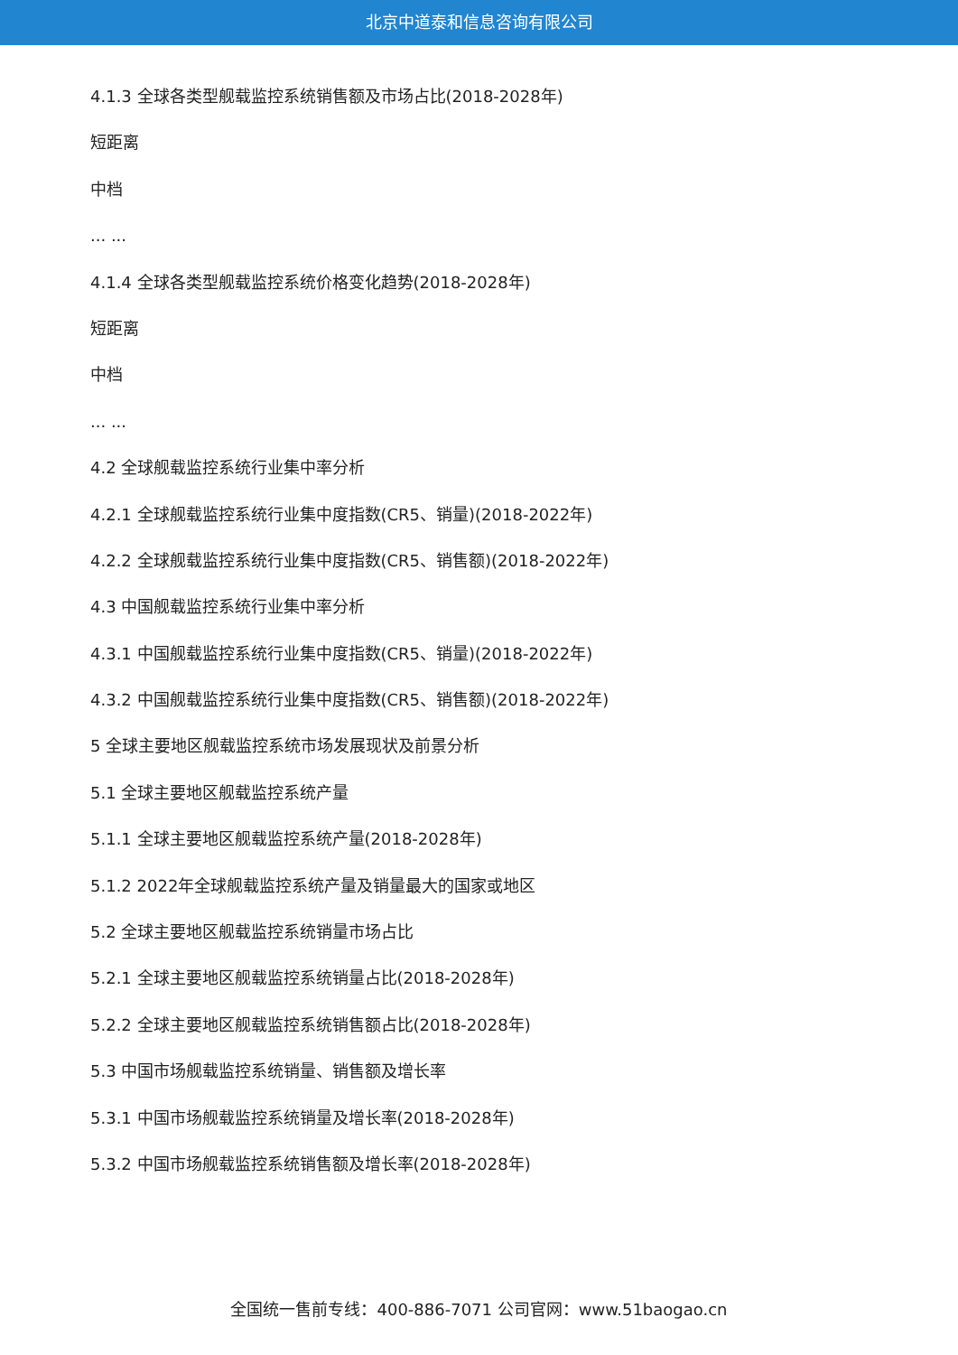北京中道泰和信息咨询有限公司
4.1.3 全球各类型舰载监控系统销售额及市场占比(2018-2028年)
短距离
中档
... ...
4.1.4 全球各类型舰载监控系统价格变化趋势(2018-2028年)
短距离
中档
... ...
4.2 全球舰载监控系统行业集中率分析
4.2.1 全球舰载监控系统行业集中度指数(CR5、销量)(2018-2022年)
4.2.2 全球舰载监控系统行业集中度指数(CR5、销售额)(2018-2022年)
4.3 中国舰载监控系统行业集中率分析
4.3.1 中国舰载监控系统行业集中度指数(CR5、销量)(2018-2022年)
4.3.2 中国舰载监控系统行业集中度指数(CR5、销售额)(2018-2022年)
5 全球主要地区舰载监控系统市场发展现状及前景分析
5.1 全球主要地区舰载监控系统产量
5.1.1 全球主要地区舰载监控系统产量(2018-2028年)
5.1.2 2022年全球舰载监控系统产量及销量最大的国家或地区
5.2 全球主要地区舰载监控系统销量市场占比
5.2.1 全球主要地区舰载监控系统销量占比(2018-2028年)
5.2.2 全球主要地区舰载监控系统销售额占比(2018-2028年)
5.3 中国市场舰载监控系统销量、销售额及增长率
5.3.1 中国市场舰载监控系统销量及增长率(2018-2028年)
5.3.2 中国市场舰载监控系统销售额及增长率(2018-2028年)
全国统一售前专线：400-886-7071 公司官网：www.51baogao.cn